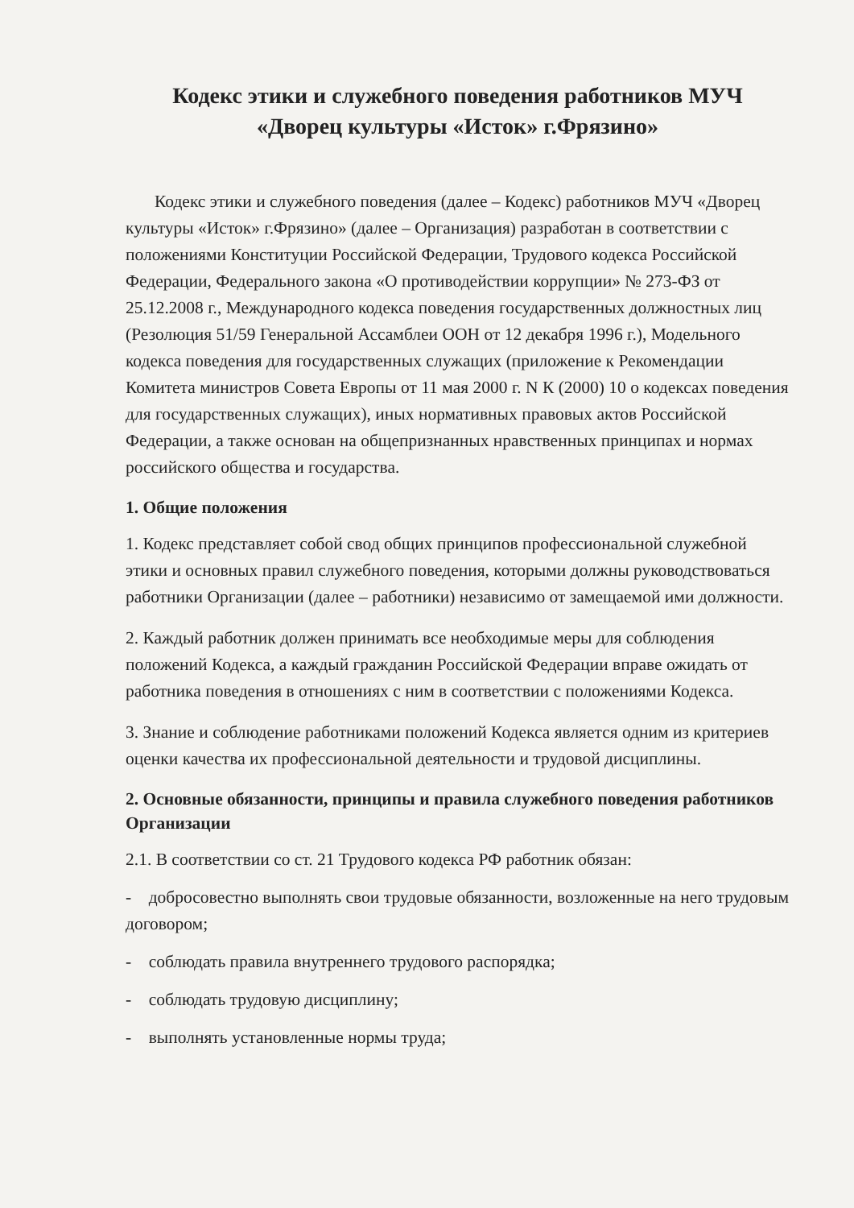Кодекс этики и служебного поведения работников МУЧ
«Дворец культуры «Исток» г.Фрязино»
Кодекс этики и служебного поведения (далее – Кодекс) работников МУЧ «Дворец культуры «Исток» г.Фрязино» (далее – Организация) разработан в соответствии с положениями Конституции Российской Федерации, Трудового кодекса Российской Федерации, Федерального закона «О противодействии коррупции» № 273-ФЗ от 25.12.2008 г., Международного кодекса поведения государственных должностных лиц (Резолюция 51/59 Генеральной Ассамблеи ООН от 12 декабря 1996 г.), Модельного кодекса поведения для государственных служащих (приложение к Рекомендации Комитета министров Совета Европы от 11 мая 2000 г. N К (2000) 10 о кодексах поведения для государственных служащих), иных нормативных правовых актов Российской Федерации, а также основан на общепризнанных нравственных принципах и нормах российского общества и государства.
1. Общие положения
1. Кодекс представляет собой свод общих принципов профессиональной служебной этики и основных правил служебного поведения, которыми должны руководствоваться работники Организации (далее – работники) независимо от замещаемой ими должности.
2. Каждый работник должен принимать все необходимые меры для соблюдения положений Кодекса, а каждый гражданин Российской Федерации вправе ожидать от работника поведения в отношениях с ним в соответствии с положениями Кодекса.
3. Знание и соблюдение работниками положений Кодекса является одним из критериев оценки качества их профессиональной деятельности и трудовой дисциплины.
2. Основные обязанности, принципы и правила служебного поведения работников Организации
2.1. В соответствии со ст. 21 Трудового кодекса РФ работник обязан:
- добросовестно выполнять свои трудовые обязанности, возложенные на него трудовым договором;
- соблюдать правила внутреннего трудового распорядка;
- соблюдать трудовую дисциплину;
- выполнять установленные нормы труда;